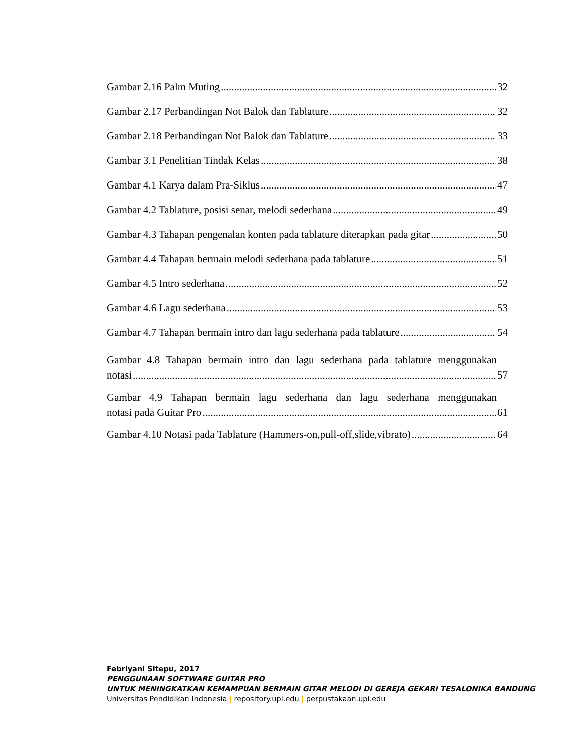Gambar 2.16 Palm Muting 32
Gambar 2.17 Perbandingan Not Balok dan Tablature 32
Gambar 2.18 Perbandingan Not Balok dan Tablature 33
Gambar 3.1 Penelitian Tindak Kelas 38
Gambar 4.1 Karya dalam Pra-Siklus 47
Gambar 4.2 Tablature, posisi senar, melodi sederhana 49
Gambar 4.3 Tahapan pengenalan konten pada tablature diterapkan pada gitar 50
Gambar 4.4 Tahapan bermain melodi sederhana pada tablature 51
Gambar 4.5 Intro sederhana 52
Gambar 4.6 Lagu sederhana 53
Gambar 4.7 Tahapan bermain intro dan lagu sederhana pada tablature 54
Gambar 4.8 Tahapan bermain intro dan lagu sederhana pada tablature menggunakan
notasi 57
Gambar 4.9 Tahapan bermain lagu sederhana dan lagu sederhana menggunakan
notasi pada Guitar Pro 61
Gambar 4.10 Notasi pada Tablature (Hammers-on,pull-off,slide,vibrato) 64
Febriyani Sitepu, 2017
PENGGUNAAN SOFTWARE GUITAR PRO
UNTUK MENINGKATKAN KEMAMPUAN BERMAIN GITAR MELODI DI GEREJA GEKARI TESALONIKA BANDUNG
Universitas Pendidikan Indonesia | repository.upi.edu | perpustakaan.upi.edu